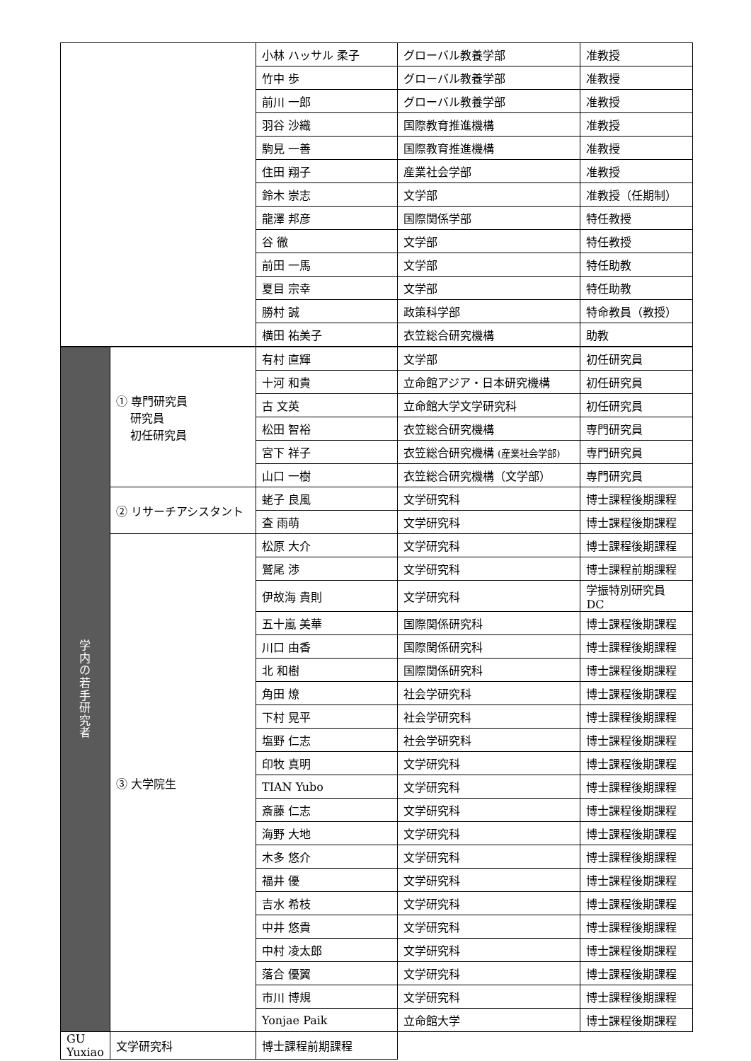| | | 小林 ハッサル 柔子 | グローバル教養学部 | 准教授 |
| | | 竹中 歩 | グローバル教養学部 | 准教授 |
| | | 前川 一郎 | グローバル教養学部 | 准教授 |
| | | 羽谷 沙織 | 国際教育推進機構 | 准教授 |
| | | 駒見 一善 | 国際教育推進機構 | 准教授 |
| | | 住田 翔子 | 産業社会学部 | 准教授 |
| | | 鈴木 崇志 | 文学部 | 准教授（任期制） |
| | | 龍澤 邦彦 | 国際関係学部 | 特任教授 |
| | | 谷 徹 | 文学部 | 特任教授 |
| | | 前田 一馬 | 文学部 | 特任助教 |
| | | 夏目 宗幸 | 文学部 | 特任助教 |
| | | 勝村 誠 | 政策科学部 | 特命教員（教授） |
| | | 横田 祐美子 | 衣笠総合研究機構 | 助教 |
| 学 内 の 若 手 研 究 者 | ① 専門研究員 研究員 初任研究員 | 有村 直輝 | 文学部 | 初任研究員 |
| | | 十河 和貴 | 立命館アジア・日本研究機構 | 初任研究員 |
| | | 古 文英 | 立命館大学文学研究科 | 初任研究員 |
| | | 松田 智裕 | 衣笠総合研究機構 | 専門研究員 |
| | | 宮下 祥子 | 衣笠総合研究機構 (産業社会学部) | 専門研究員 |
| | | 山口 一樹 | 衣笠総合研究機構（文学部） | 専門研究員 |
| | ② リサーチアシスタント | 蛯子 良風 | 文学研究科 | 博士課程後期課程 |
| | | 査 雨萌 | 文学研究科 | 博士課程後期課程 |
| | ③ 大学院生 | 松原 大介 | 文学研究科 | 博士課程後期課程 |
| | | 鷲尾 渉 | 文学研究科 | 博士課程前期課程 |
| | | 伊故海 貴則 | 文学研究科 | 学振特別研究員 DC |
| | | 五十嵐 美華 | 国際関係研究科 | 博士課程後期課程 |
| | | 川口 由香 | 国際関係研究科 | 博士課程後期課程 |
| | | 北 和樹 | 国際関係研究科 | 博士課程後期課程 |
| | | 角田 燎 | 社会学研究科 | 博士課程後期課程 |
| | | 下村 晃平 | 社会学研究科 | 博士課程後期課程 |
| | | 塩野 仁志 | 社会学研究科 | 博士課程後期課程 |
| | | 印牧 真明 | 文学研究科 | 博士課程後期課程 |
| | | TIAN Yubo | 文学研究科 | 博士課程後期課程 |
| | | 斎藤 仁志 | 文学研究科 | 博士課程後期課程 |
| | | 海野 大地 | 文学研究科 | 博士課程後期課程 |
| | | 木多 悠介 | 文学研究科 | 博士課程後期課程 |
| | | 福井 優 | 文学研究科 | 博士課程後期課程 |
| | | 吉水 希枝 | 文学研究科 | 博士課程後期課程 |
| | | 中井 悠貴 | 文学研究科 | 博士課程後期課程 |
| | | 中村 凌太郎 | 文学研究科 | 博士課程後期課程 |
| | | 落合 優翼 | 文学研究科 | 博士課程後期課程 |
| | | 市川 博規 | 文学研究科 | 博士課程後期課程 |
| | | Yonjae Paik | 立命館大学 | 博士課程後期課程 |
| GU Yuxiao | 文学研究科 | 博士課程前期課程 | | |